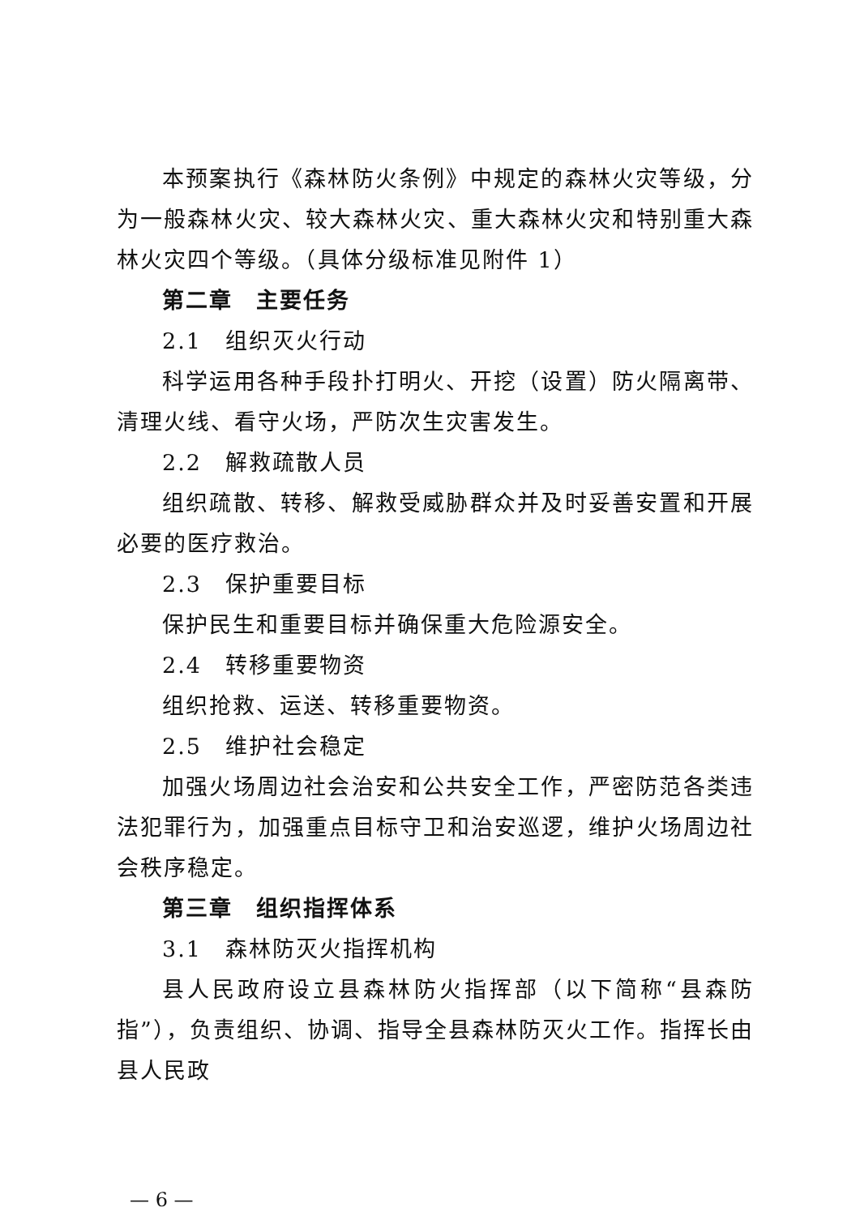本预案执行《森林防火条例》中规定的森林火灾等级，分为一般森林火灾、较大森林火灾、重大森林火灾和特别重大森林火灾四个等级。（具体分级标准见附件 1）
第二章　主要任务
2.1　组织灭火行动
科学运用各种手段扑打明火、开挖（设置）防火隔离带、清理火线、看守火场，严防次生灾害发生。
2.2　解救疏散人员
组织疏散、转移、解救受威胁群众并及时妥善安置和开展必要的医疗救治。
2.3　保护重要目标
保护民生和重要目标并确保重大危险源安全。
2.4　转移重要物资
组织抢救、运送、转移重要物资。
2.5　维护社会稳定
加强火场周边社会治安和公共安全工作，严密防范各类违法犯罪行为，加强重点目标守卫和治安巡逻，维护火场周边社会秩序稳定。
第三章　组织指挥体系
3.1　森林防灭火指挥机构
县人民政府设立县森林防火指挥部（以下简称“县森防指”），负责组织、协调、指导全县森林防灭火工作。指挥长由县人民政
— 6 —